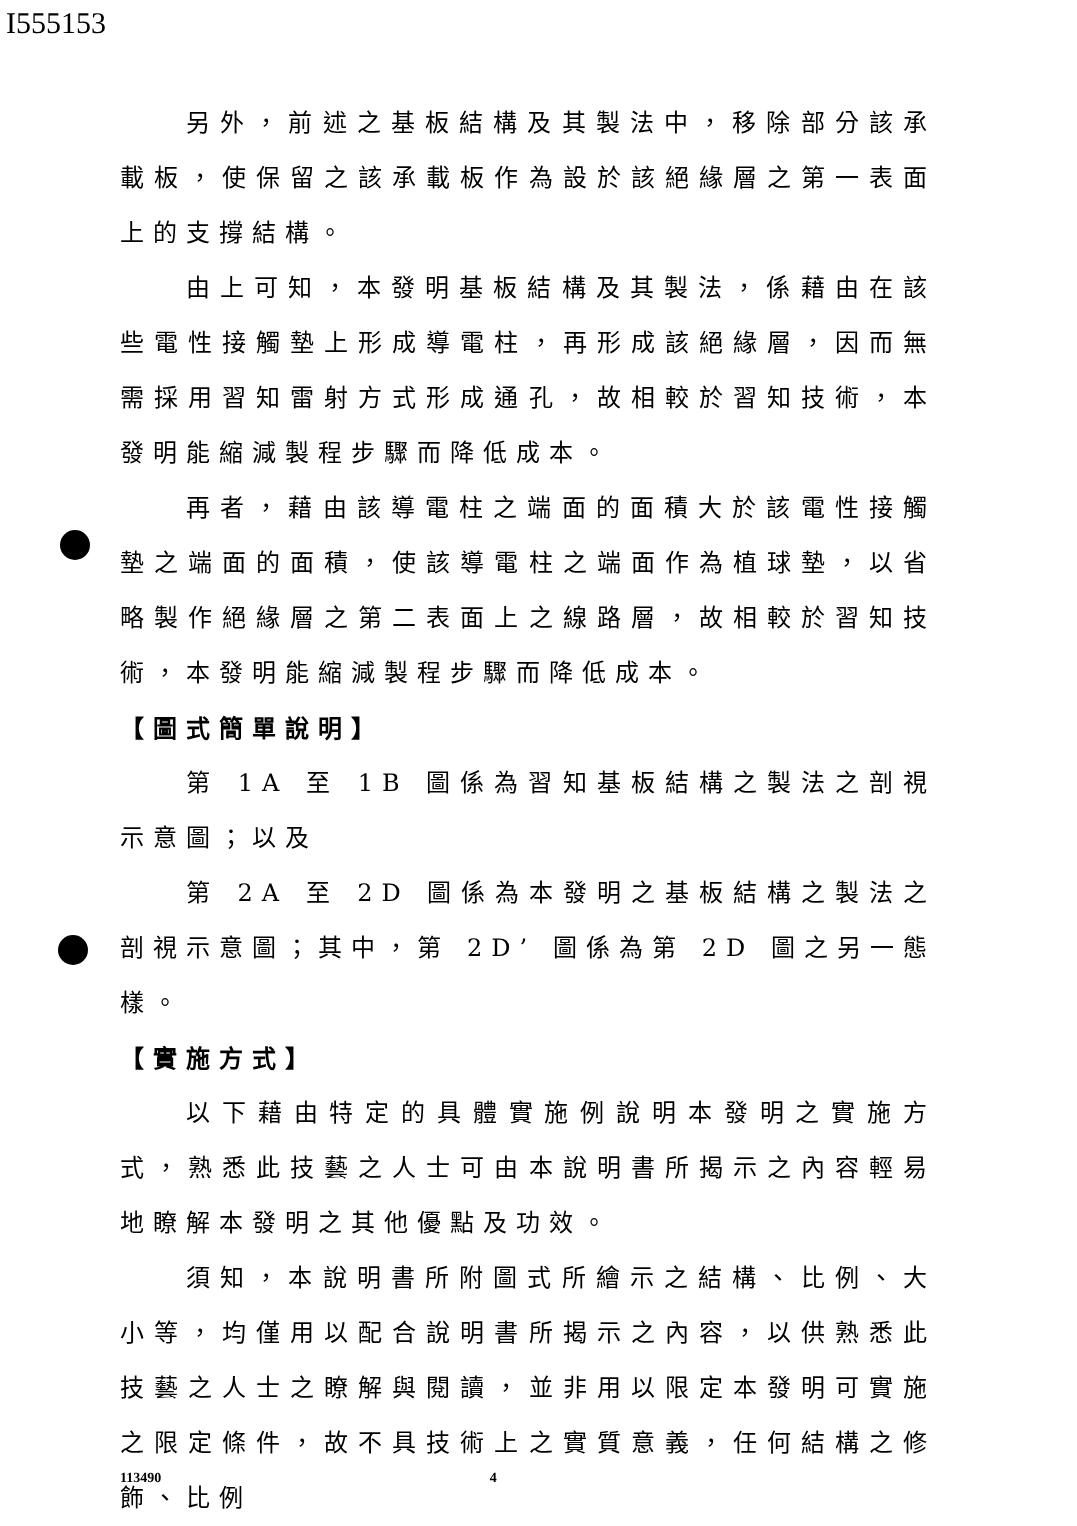I555153
另外，前述之基板結構及其製法中，移除部分該承載板，使保留之該承載板作為設於該絕緣層之第一表面上的支撐結構。
由上可知，本發明基板結構及其製法，係藉由在該些電性接觸墊上形成導電柱，再形成該絕緣層，因而無需採用習知雷射方式形成通孔，故相較於習知技術，本發明能縮減製程步驟而降低成本。
再者，藉由該導電柱之端面的面積大於該電性接觸墊之端面的面積，使該導電柱之端面作為植球墊，以省略製作絕緣層之第二表面上之線路層，故相較於習知技術，本發明能縮減製程步驟而降低成本。
【圖式簡單說明】
第 1A 至 1B 圖係為習知基板結構之製法之剖視示意圖；以及
第 2A 至 2D 圖係為本發明之基板結構之製法之剖視示意圖；其中，第 2D’ 圖係為第 2D 圖之另一態樣。
【實施方式】
以下藉由特定的具體實施例說明本發明之實施方式，熟悉此技藝之人士可由本說明書所揭示之內容輕易地瞭解本發明之其他優點及功效。
須知，本說明書所附圖式所繪示之結構、比例、大小等，均僅用以配合說明書所揭示之內容，以供熟悉此技藝之人士之瞭解與閱讀，並非用以限定本發明可實施之限定條件，故不具技術上之實質意義，任何結構之修飾、比例
113490 4